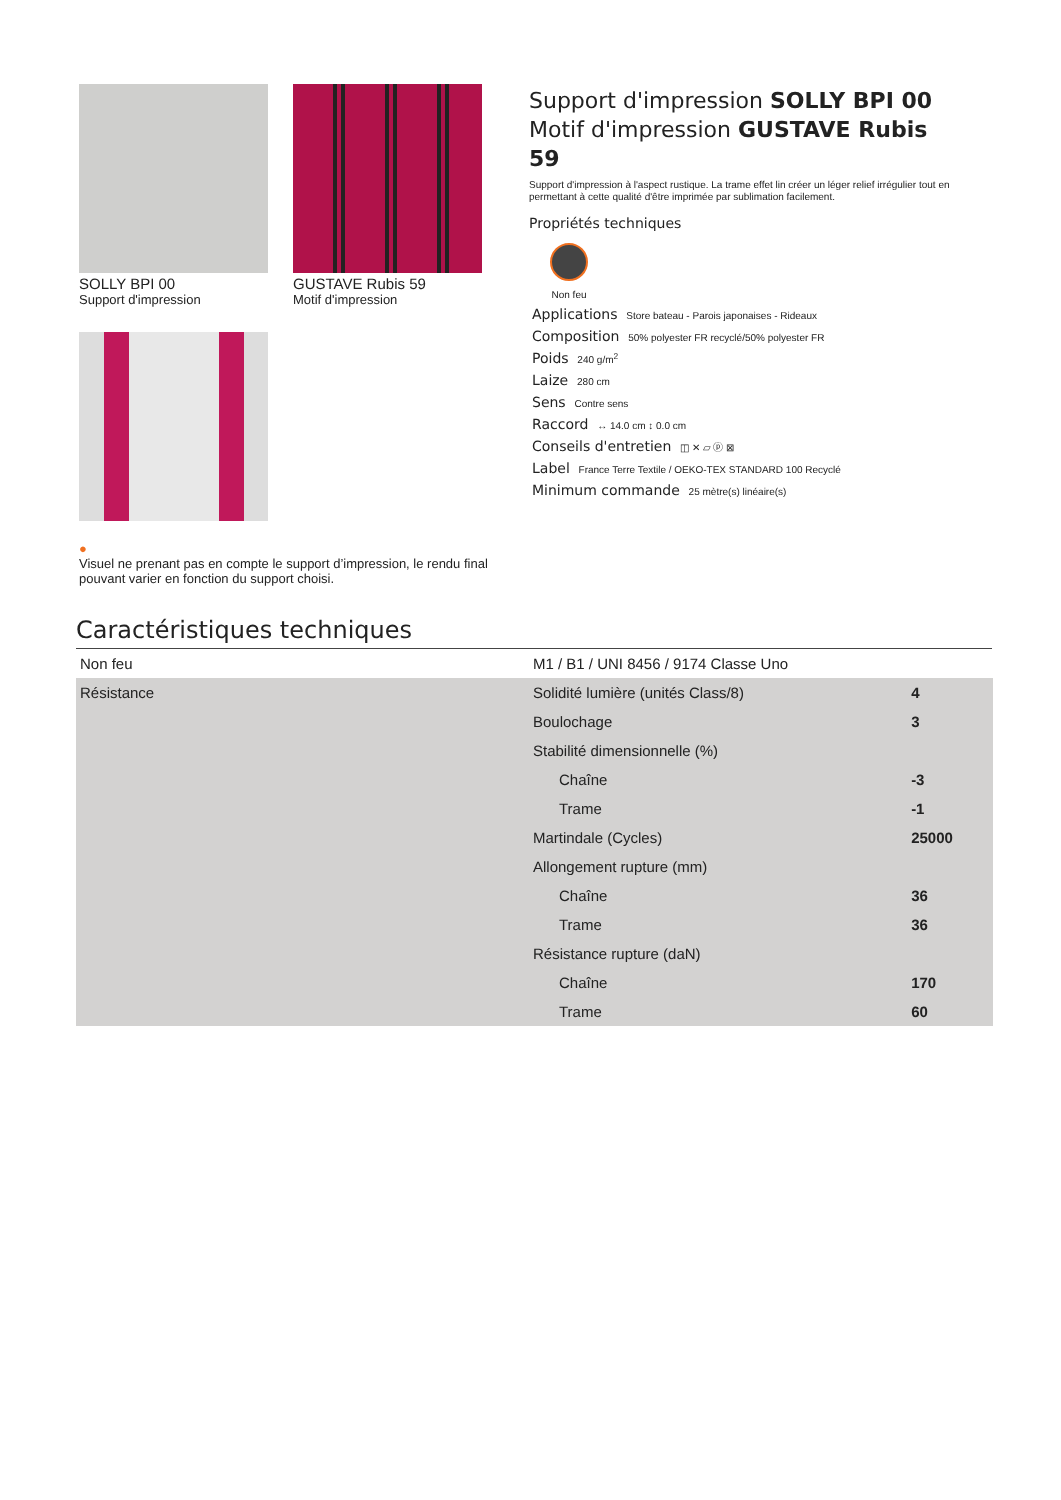SOLLY BPI 00
Support d'impression
GUSTAVE Rubis 59
Motif d'impression
●
Visuel ne prenant pas en compte le support d’impression, le rendu final pouvant varier en fonction du support choisi.
Support d'impression SOLLY BPI 00
Motif d'impression GUSTAVE Rubis 59
Support d'impression à l'aspect rustique. La trame effet lin créer un léger relief irrégulier tout en permettant à cette qualité d'être imprimée par sublimation facilement.
Propriétés techniques
Non feu
Applications Store bateau - Parois japonaises - Rideaux
Composition 50% polyester FR recyclé/50% polyester FR
Poids 240 g/m<sup>2</sup>
Laize 280 cm
Sens Contre sens
Raccord ↔ 14.0 cm ↕ 0.0 cm
Conseils d'entretien ◫ ✕ ▱ ⓟ ⊠
Label France Terre Textile / OEKO-TEX STANDARD 100 Recyclé
Minimum commande 25 mètre(s) linéaire(s)
Caractéristiques techniques
| Non feu | M1 / B1 / UNI 8456 / 9174 Classe Uno | |
| Résistance | Solidité lumière (unités Class/8) | 4 |
| | Boulochage | 3 |
| | Stabilité dimensionnelle (%) | |
| | Chaîne | -3 |
| | Trame | -1 |
| | Martindale (Cycles) | 25000 |
| | Allongement rupture (mm) | |
| | Chaîne | 36 |
| | Trame | 36 |
| | Résistance rupture (daN) | |
| | Chaîne | 170 |
| | Trame | 60 |